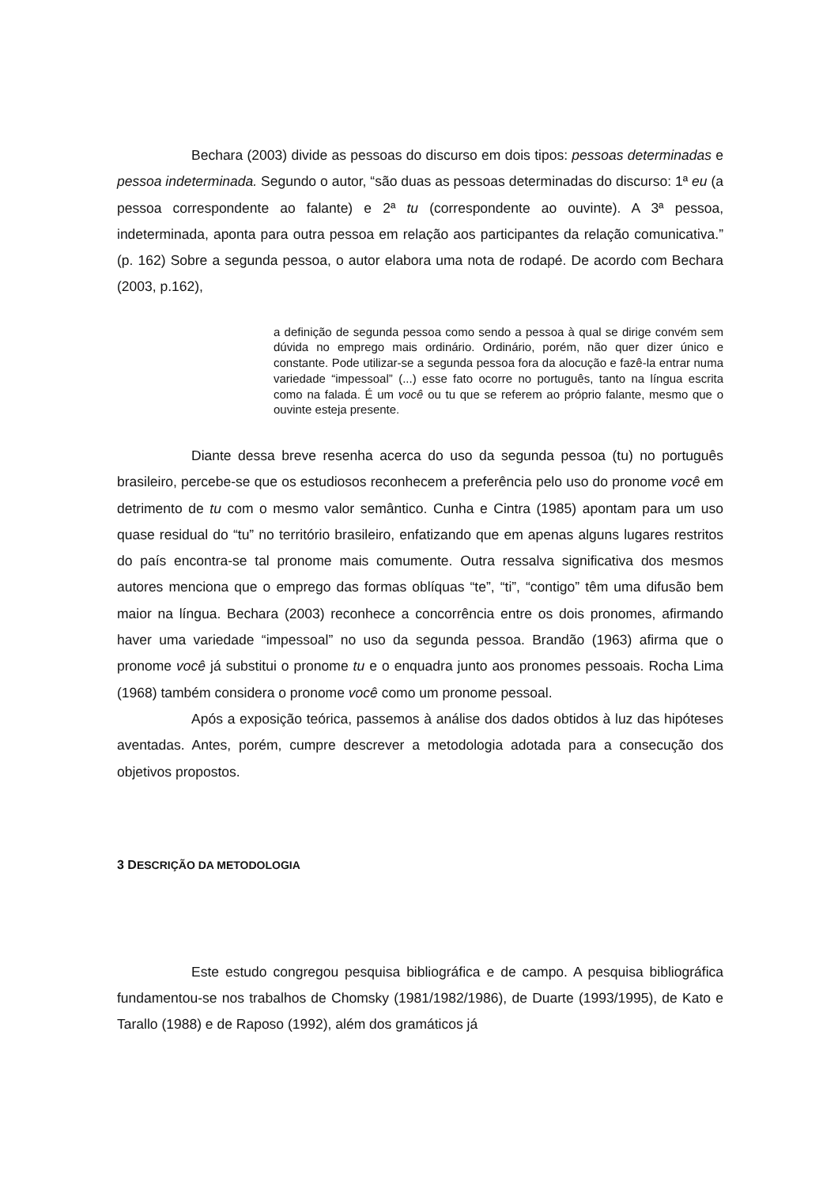Bechara (2003) divide as pessoas do discurso em dois tipos: pessoas determinadas e pessoa indeterminada. Segundo o autor, “são duas as pessoas determinadas do discurso: 1ª eu (a pessoa correspondente ao falante) e 2ª tu (correspondente ao ouvinte). A 3ª pessoa, indeterminada, aponta para outra pessoa em relação aos participantes da relação comunicativa.” (p. 162) Sobre a segunda pessoa, o autor elabora uma nota de rodapé. De acordo com Bechara (2003, p.162),
a definição de segunda pessoa como sendo a pessoa à qual se dirige convém sem dúvida no emprego mais ordinário. Ordinário, porém, não quer dizer único e constante. Pode utilizar-se a segunda pessoa fora da alocução e fazê-la entrar numa variedade “impessoal” (...) esse fato ocorre no português, tanto na língua escrita como na falada. É um você ou tu que se referem ao próprio falante, mesmo que o ouvinte esteja presente.
Diante dessa breve resenha acerca do uso da segunda pessoa (tu) no português brasileiro, percebe-se que os estudiosos reconhecem a preferência pelo uso do pronome você em detrimento de tu com o mesmo valor semântico. Cunha e Cintra (1985) apontam para um uso quase residual do “tu” no território brasileiro, enfatizando que em apenas alguns lugares restritos do país encontra-se tal pronome mais comumente. Outra ressalva significativa dos mesmos autores menciona que o emprego das formas oblíquas “te”, “ti”, “contigo” têm uma difusão bem maior na língua. Bechara (2003) reconhece a concorrência entre os dois pronomes, afirmando haver uma variedade “impessoal” no uso da segunda pessoa. Brandão (1963) afirma que o pronome você já substitui o pronome tu e o enquadra junto aos pronomes pessoais. Rocha Lima (1968) também considera o pronome você como um pronome pessoal.
Após a exposição teórica, passemos à análise dos dados obtidos à luz das hipóteses aventadas. Antes, porém, cumpre descrever a metodologia adotada para a consecução dos objetivos propostos.
3 DESCRIÇÃO DA METODOLOGIA
Este estudo congregou pesquisa bibliográfica e de campo. A pesquisa bibliográfica fundamentou-se nos trabalhos de Chomsky (1981/1982/1986), de Duarte (1993/1995), de Kato e Tarallo (1988) e de Raposo (1992), além dos gramáticos já